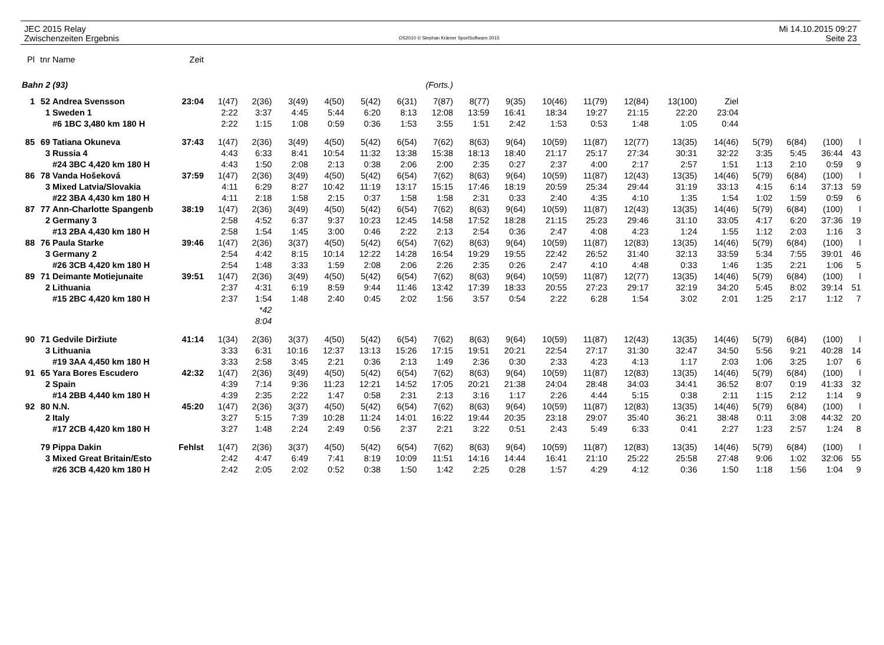JEC 2015 Relay
Zwischenzeiten Ergebnis
OS2010 © Stephan Krämer SportSoftware 2015
Mi 14.10.2015 09:27
Seite 23
| Pl | tnr | Name | Zeit | | | | | | | | | | | | | | | | | | |
| Bahn 2 (93) | | | (Forts.) | | | | | | | | | | | | | | | | | | |
| 1 | 52 | Andrea Svensson | 23:04 | 1(47) | 2(36) | 3(49) | 4(50) | 5(42) | 6(31) | 7(87) | 8(77) | 9(35) | 10(46) | 11(79) | 12(84) | 13(100) | Ziel | | | | |
| | 1 | Sweden 1 | | 2:22 | 3:37 | 4:45 | 5:44 | 6:20 | 8:13 | 12:08 | 13:59 | 16:41 | 18:34 | 19:27 | 21:15 | 22:20 | 23:04 | | | | |
| | | #6 1BC 3,480 km 180 H | | 2:22 | 1:15 | 1:08 | 0:59 | 0:36 | 1:53 | 3:55 | 1:51 | 2:42 | 1:53 | 0:53 | 1:48 | 1:05 | 0:44 | | | | |
| 85 | 69 | Tatiana Okuneva | 37:43 | 1(47) | 2(36) | 3(49) | 4(50) | 5(42) | 6(54) | 7(62) | 8(63) | 9(64) | 10(59) | 11(87) | 12(77) | 13(35) | 14(46) | 5(79) | 6(84) | (100) | l |
| | 3 | Russia 4 | | 4:43 | 6:33 | 8:41 | 10:54 | 11:32 | 13:38 | 15:38 | 18:13 | 18:40 | 21:17 | 25:17 | 27:34 | 30:31 | 32:22 | 3:35 | 5:45 | 36:44 | 43 |
| | | #24 3BC 4,420 km 180 H | | 4:43 | 1:50 | 2:08 | 2:13 | 0:38 | 2:06 | 2:00 | 2:35 | 0:27 | 2:37 | 4:00 | 2:17 | 2:57 | 1:51 | 1:13 | 2:10 | 0:59 | 9 |
| 86 | 78 | Vanda Hošeková | 37:59 | 1(47) | 2(36) | 3(49) | 4(50) | 5(42) | 6(54) | 7(62) | 8(63) | 9(64) | 10(59) | 11(87) | 12(43) | 13(35) | 14(46) | 5(79) | 6(84) | (100) | l |
| | 3 | Mixed Latvia/Slovakia | | 4:11 | 6:29 | 8:27 | 10:42 | 11:19 | 13:17 | 15:15 | 17:46 | 18:19 | 20:59 | 25:34 | 29:44 | 31:19 | 33:13 | 4:15 | 6:14 | 37:13 | 59 |
| | | #22 3BA 4,430 km 180 H | | 4:11 | 2:18 | 1:58 | 2:15 | 0:37 | 1:58 | 1:58 | 2:31 | 0:33 | 2:40 | 4:35 | 4:10 | 1:35 | 1:54 | 1:02 | 1:59 | 0:59 | 6 |
| 87 | 77 | Ann-Charlotte Spangenb | 38:19 | 1(47) | 2(36) | 3(49) | 4(50) | 5(42) | 6(54) | 7(62) | 8(63) | 9(64) | 10(59) | 11(87) | 12(43) | 13(35) | 14(46) | 5(79) | 6(84) | (100) | l |
| | 2 | Germany 3 | | 2:58 | 4:52 | 6:37 | 9:37 | 10:23 | 12:45 | 14:58 | 17:52 | 18:28 | 21:15 | 25:23 | 29:46 | 31:10 | 33:05 | 4:17 | 6:20 | 37:36 | 19 |
| | | #13 2BA 4,430 km 180 H | | 2:58 | 1:54 | 1:45 | 3:00 | 0:46 | 2:22 | 2:13 | 2:54 | 0:36 | 2:47 | 4:08 | 4:23 | 1:24 | 1:55 | 1:12 | 2:03 | 1:16 | 3 |
| 88 | 76 | Paula Starke | 39:46 | 1(47) | 2(36) | 3(37) | 4(50) | 5(42) | 6(54) | 7(62) | 8(63) | 9(64) | 10(59) | 11(87) | 12(83) | 13(35) | 14(46) | 5(79) | 6(84) | (100) | l |
| | 3 | Germany 2 | | 2:54 | 4:42 | 8:15 | 10:14 | 12:22 | 14:28 | 16:54 | 19:29 | 19:55 | 22:42 | 26:52 | 31:40 | 32:13 | 33:59 | 5:34 | 7:55 | 39:01 | 46 |
| | | #26 3CB 4,420 km 180 H | | 2:54 | 1:48 | 3:33 | 1:59 | 2:08 | 2:06 | 2:26 | 2:35 | 0:26 | 2:47 | 4:10 | 4:48 | 0:33 | 1:46 | 1:35 | 2:21 | 1:06 | 5 |
| 89 | 71 | Deimante Motiejunaite | 39:51 | 1(47) | 2(36) | 3(49) | 4(50) | 5(42) | 6(54) | 7(62) | 8(63) | 9(64) | 10(59) | 11(87) | 12(77) | 13(35) | 14(46) | 5(79) | 6(84) | (100) | l |
| | 2 | Lithuania | | 2:37 | 4:31 | 6:19 | 8:59 | 9:44 | 11:46 | 13:42 | 17:39 | 18:33 | 20:55 | 27:23 | 29:17 | 32:19 | 34:20 | 5:45 | 8:02 | 39:14 | 51 |
| | | #15 2BC 4,420 km 180 H | | 2:37 | 1:54 | 1:48 | 2:40 | 0:45 | 2:02 | 1:56 | 3:57 | 0:54 | 2:22 | 6:28 | 1:54 | 3:02 | 2:01 | 1:25 | 2:17 | 1:12 | 7 |
| | | | | | *42 | | | | | | | | | | | | | | | | |
| | | | | | 8:04 | | | | | | | | | | | | | | | | |
| 90 | 71 | Gedvile Diržiute | 41:14 | 1(34) | 2(36) | 3(37) | 4(50) | 5(42) | 6(54) | 7(62) | 8(63) | 9(64) | 10(59) | 11(87) | 12(43) | 13(35) | 14(46) | 5(79) | 6(84) | (100) | l |
| | 3 | Lithuania | | 3:33 | 6:31 | 10:16 | 12:37 | 13:13 | 15:26 | 17:15 | 19:51 | 20:21 | 22:54 | 27:17 | 31:30 | 32:47 | 34:50 | 5:56 | 9:21 | 40:28 | 14 |
| | | #19 3AA 4,450 km 180 H | | 3:33 | 2:58 | 3:45 | 2:21 | 0:36 | 2:13 | 1:49 | 2:36 | 0:30 | 2:33 | 4:23 | 4:13 | 1:17 | 2:03 | 1:06 | 3:25 | 1:07 | 6 |
| 91 | 65 | Yara Bores Escudero | 42:32 | 1(47) | 2(36) | 3(49) | 4(50) | 5(42) | 6(54) | 7(62) | 8(63) | 9(64) | 10(59) | 11(87) | 12(83) | 13(35) | 14(46) | 5(79) | 6(84) | (100) | l |
| | 2 | Spain | | 4:39 | 7:14 | 9:36 | 11:23 | 12:21 | 14:52 | 17:05 | 20:21 | 21:38 | 24:04 | 28:48 | 34:03 | 34:41 | 36:52 | 8:07 | 0:19 | 41:33 | 32 |
| | | #14 2BB 4,440 km 180 H | | 4:39 | 2:35 | 2:22 | 1:47 | 0:58 | 2:31 | 2:13 | 3:16 | 1:17 | 2:26 | 4:44 | 5:15 | 0:38 | 2:11 | 1:15 | 2:12 | 1:14 | 9 |
| 92 | 80 | N.N. | 45:20 | 1(47) | 2(36) | 3(37) | 4(50) | 5(42) | 6(54) | 7(62) | 8(63) | 9(64) | 10(59) | 11(87) | 12(83) | 13(35) | 14(46) | 5(79) | 6(84) | (100) | l |
| | 2 | Italy | | 3:27 | 5:15 | 7:39 | 10:28 | 11:24 | 14:01 | 16:22 | 19:44 | 20:35 | 23:18 | 29:07 | 35:40 | 36:21 | 38:48 | 0:11 | 3:08 | 44:32 | 20 |
| | | #17 2CB 4,420 km 180 H | | 3:27 | 1:48 | 2:24 | 2:49 | 0:56 | 2:37 | 2:21 | 3:22 | 0:51 | 2:43 | 5:49 | 6:33 | 0:41 | 2:27 | 1:23 | 2:57 | 1:24 | 8 |
| | 79 | Pippa Dakin | Fehlst | 1(47) | 2(36) | 3(37) | 4(50) | 5(42) | 6(54) | 7(62) | 8(63) | 9(64) | 10(59) | 11(87) | 12(83) | 13(35) | 14(46) | 5(79) | 6(84) | (100) | l |
| | 3 | Mixed Great Britain/Esto | | 2:42 | 4:47 | 6:49 | 7:41 | 8:19 | 10:09 | 11:51 | 14:16 | 14:44 | 16:41 | 21:10 | 25:22 | 25:58 | 27:48 | 9:06 | 1:02 | 32:06 | 55 |
| | | #26 3CB 4,420 km 180 H | | 2:42 | 2:05 | 2:02 | 0:52 | 0:38 | 1:50 | 1:42 | 2:25 | 0:28 | 1:57 | 4:29 | 4:12 | 0:36 | 1:50 | 1:18 | 1:56 | 1:04 | 9 |